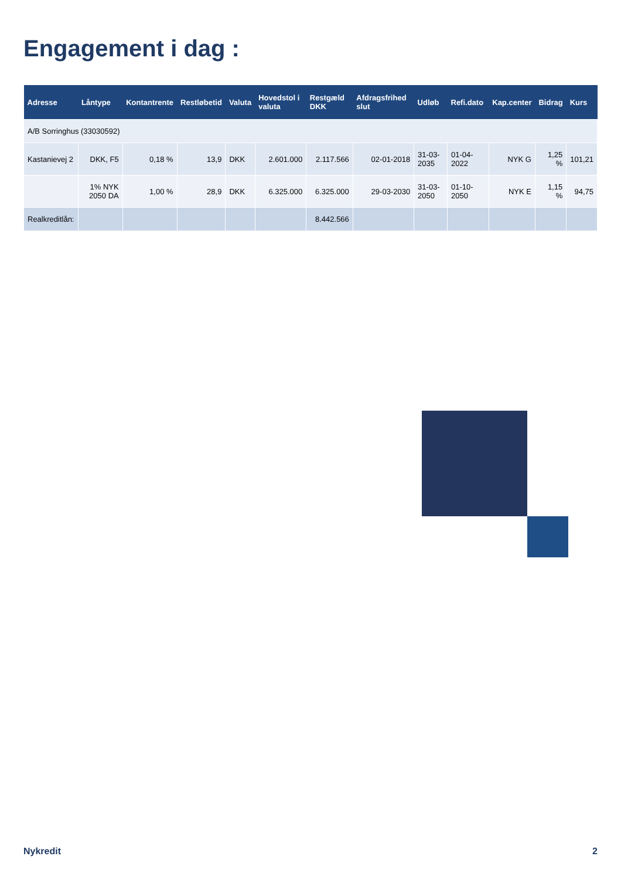Engagement i dag :
| Adresse | Låntype | Kontantrente | Restløbetid | Valuta | Hovedstol i valuta | Restgæld DKK | Afdragsfrihed slut | Udløb | Refi.dato | Kap.center | Bidrag | Kurs |
| --- | --- | --- | --- | --- | --- | --- | --- | --- | --- | --- | --- | --- |
| A/B Sorringhus (33030592) | | | | | | | | | | | | |
| Kastanievej 2 | DKK, F5 | 0,18 % | 13,9 | DKK | 2.601.000 | 2.117.566 | 02-01-2018 | 31-03-2035 | 01-04-2022 | NYK G | 1,25 % | 101,21 |
| | 1% NYK 2050 DA | 1,00 % | 28,9 | DKK | 6.325.000 | 6.325.000 | 29-03-2030 | 31-03-2050 | 01-10-2050 | NYK E | 1,15 % | 94,75 |
| Realkreditlån: | | | | | | 8.442.566 | | | | | | |
Nykredit 2